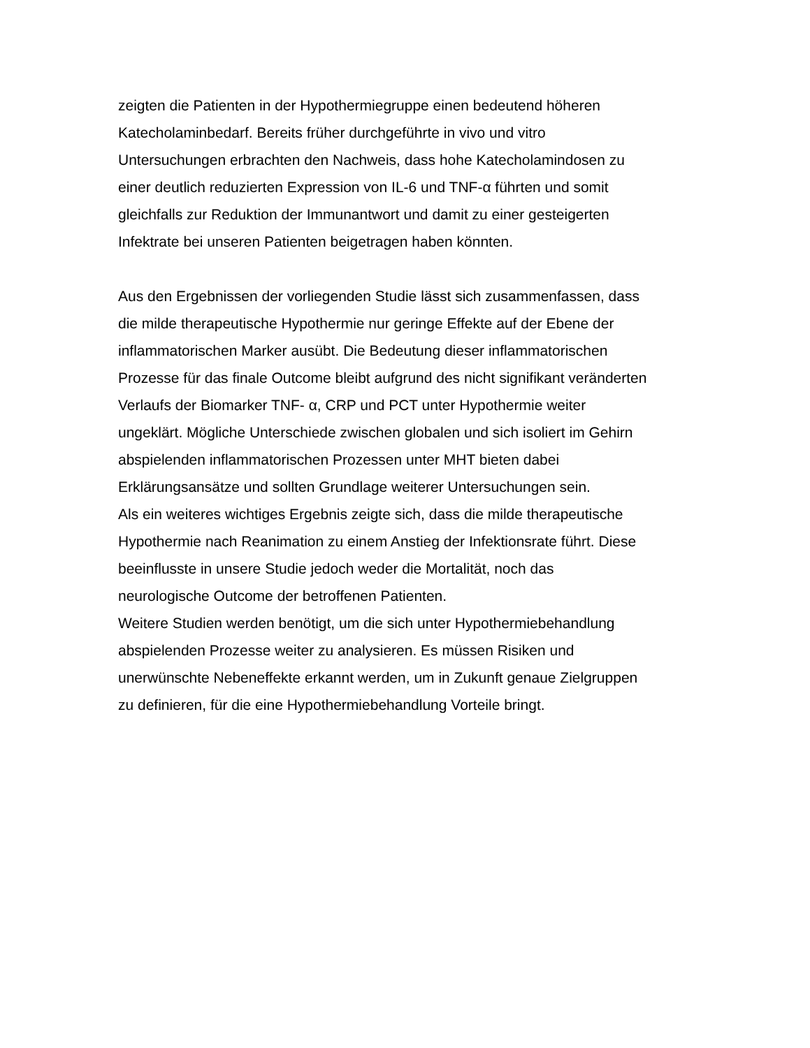zeigten die Patienten in der Hypothermiegruppe einen bedeutend höheren
Katecholaminbedarf. Bereits früher durchgeführte in vivo und vitro
Untersuchungen erbrachten den Nachweis, dass hohe Katecholamindosen zu
einer deutlich reduzierten Expression von IL-6 und TNF-α führten und somit
gleichfalls zur Reduktion der Immunantwort und damit zu einer gesteigerten
Infektrate bei unseren Patienten beigetragen haben könnten.
Aus den Ergebnissen der vorliegenden Studie lässt sich zusammenfassen, dass
die milde therapeutische Hypothermie nur geringe Effekte auf der Ebene der
inflammatorischen Marker ausübt. Die Bedeutung dieser inflammatorischen
Prozesse für das finale Outcome bleibt aufgrund des nicht signifikant veränderten
Verlaufs der Biomarker TNF- α, CRP und PCT unter Hypothermie weiter
ungeklärt. Mögliche Unterschiede zwischen globalen und sich isoliert im Gehirn
abspielenden inflammatorischen Prozessen unter MHT bieten dabei
Erklärungsansätze und sollten Grundlage weiterer Untersuchungen sein.
Als ein weiteres wichtiges Ergebnis zeigte sich, dass die milde therapeutische
Hypothermie nach Reanimation zu einem Anstieg der Infektionsrate führt. Diese
beeinflusste in unsere Studie jedoch weder die Mortalität, noch das
neurologische Outcome der betroffenen Patienten.
Weitere Studien werden benötigt, um die sich unter Hypothermiebehandlung
abspielenden Prozesse weiter zu analysieren. Es müssen Risiken und
unerwünschte Nebeneffekte erkannt werden, um in Zukunft genaue Zielgruppen
zu definieren, für die eine Hypothermiebehandlung Vorteile bringt.